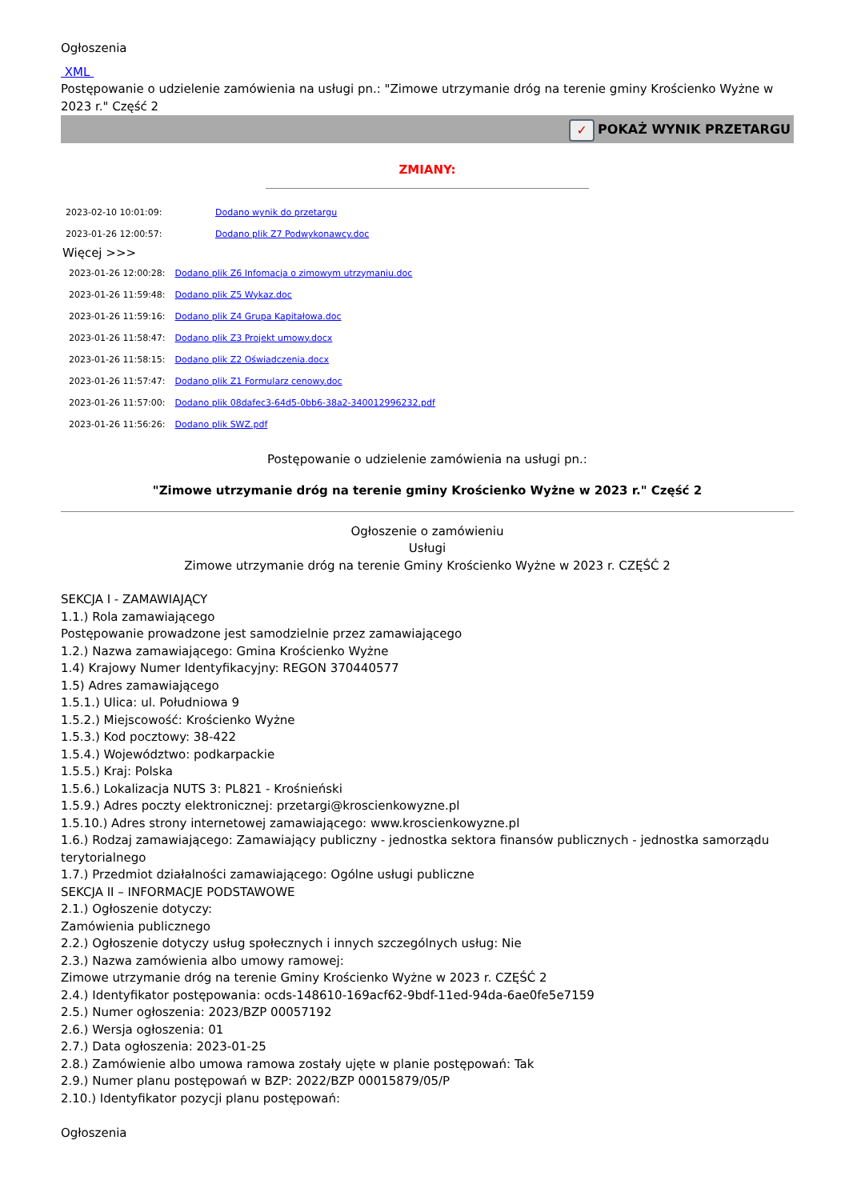Ogłoszenia
XML
Postępowanie o udzielenie zamówienia na usługi pn.: "Zimowe utrzymanie dróg na terenie gminy Krościenko Wyżne w 2023 r." Część 2
✓ POKAŻ WYNIK PRZETARGU
ZMIANY:
| 2023-02-10 10:01:09: | Dodano wynik do przetargu |
| 2023-01-26 12:00:57: | Dodano plik Z7 Podwykonawcy.doc |
Więcej >>>
| 2023-01-26 12:00:28: | Dodano plik Z6 Infomacja o zimowym utrzymaniu.doc |
| 2023-01-26 11:59:48: | Dodano plik Z5 Wykaz.doc |
| 2023-01-26 11:59:16: | Dodano plik Z4 Grupa Kapitałowa.doc |
| 2023-01-26 11:58:47: | Dodano plik Z3 Projekt umowy.docx |
| 2023-01-26 11:58:15: | Dodano plik Z2 Oświadczenia.docx |
| 2023-01-26 11:57:47: | Dodano plik Z1 Formularz cenowy.doc |
| 2023-01-26 11:57:00: | Dodano plik 08dafec3-64d5-0bb6-38a2-340012996232.pdf |
| 2023-01-26 11:56:26: | Dodano plik SWZ.pdf |
Postępowanie o udzielenie zamówienia na usługi pn.:
"Zimowe utrzymanie dróg na terenie gminy Krościenko Wyżne w 2023 r." Część 2
Ogłoszenie o zamówieniu
Usługi
Zimowe utrzymanie dróg na terenie Gminy Krościenko Wyżne w 2023 r. CZĘŚĆ 2
SEKCJA I - ZAMAWIAJĄCY
1.1.) Rola zamawiającego
Postępowanie prowadzone jest samodzielnie przez zamawiającego
1.2.) Nazwa zamawiającego: Gmina Krościenko Wyżne
1.4) Krajowy Numer Identyfikacyjny: REGON 370440577
1.5) Adres zamawiającego
1.5.1.) Ulica: ul. Południowa 9
1.5.2.) Miejscowość: Krościenko Wyżne
1.5.3.) Kod pocztowy: 38-422
1.5.4.) Województwo: podkarpackie
1.5.5.) Kraj: Polska
1.5.6.) Lokalizacja NUTS 3: PL821 - Krośnieński
1.5.9.) Adres poczty elektronicznej: przetargi@kroscienkowyzne.pl
1.5.10.) Adres strony internetowej zamawiającego: www.kroscienkowyzne.pl
1.6.) Rodzaj zamawiającego: Zamawiający publiczny - jednostka sektora finansów publicznych - jednostka samorządu terytorialnego
1.7.) Przedmiot działalności zamawiającego: Ogólne usługi publiczne
SEKCJA II – INFORMACJE PODSTAWOWE
2.1.) Ogłoszenie dotyczy:
Zamówienia publicznego
2.2.) Ogłoszenie dotyczy usług społecznych i innych szczególnych usług: Nie
2.3.) Nazwa zamówienia albo umowy ramowej:
Zimowe utrzymanie dróg na terenie Gminy Krościenko Wyżne w 2023 r. CZĘŚĆ 2
2.4.) Identyfikator postępowania: ocds-148610-169acf62-9bdf-11ed-94da-6ae0fe5e7159
2.5.) Numer ogłoszenia: 2023/BZP 00057192
2.6.) Wersja ogłoszenia: 01
2.7.) Data ogłoszenia: 2023-01-25
2.8.) Zamówienie albo umowa ramowa zostały ujęte w planie postępowań: Tak
2.9.) Numer planu postępowań w BZP: 2022/BZP 00015879/05/P
2.10.) Identyfikator pozycji planu postępowań:
Ogłoszenia